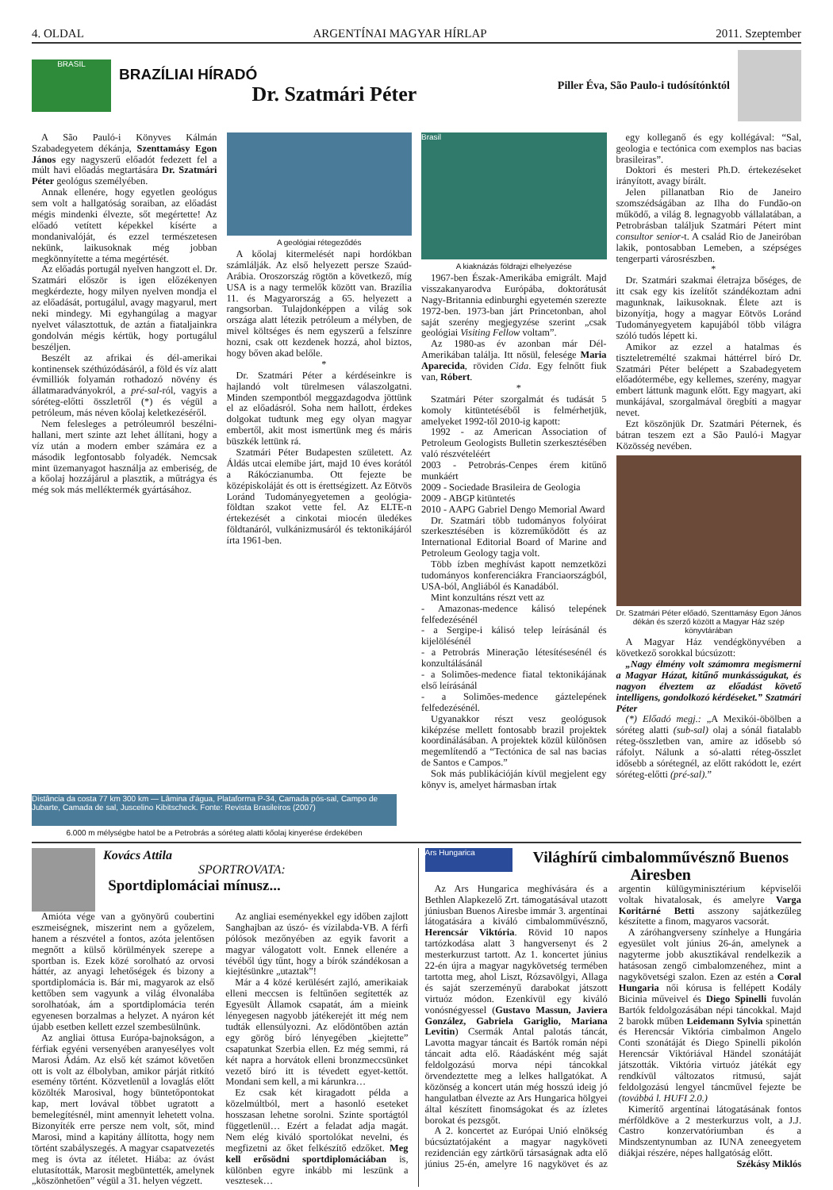4. OLDAL ARGENTÍNAI MAGYAR HÍRLAP 2011. Szeptember
BRASIL
BRAZÍLIAI HÍRADÓ
Dr. Szatmári Péter
Piller Éva, São Paulo-i tudósítónktól
A São Pauló-i Könyves Kálmán Szabadegyetem dékánja, Szenttamásy Egon János egy nagyszerű előadót fedezett fel a múlt havi előadás megtartására Dr. Szatmári Péter geológus személyében.
Annak ellenére, hogy egyetlen geológus sem volt a hallgatóság soraiban, az előadást mégis mindenki élvezte, sőt megértette! Az előadó vetített képekkel kísérte a mondanivalóját, és ezzel természetesen nekünk, laikusoknak még jobban megkönnyítette a téma megértését.
Az előadás portugál nyelven hangzott el. Dr. Szatmári először is igen előzékenyen megkérdezte, hogy milyen nyelven mondja el az előadását, portugálul, avagy magyarul, mert neki mindegy. Mi egyhangúlag a magyar nyelvet választottuk, de aztán a fiataljainkra gondolván mégis kértük, hogy portugálul beszéljen.
Beszélt az afrikai és dél-amerikai kontinensek széthúzódásáról, a föld és víz alatt évmilliók folyamán rothadozó növény és állatmaradványokról, a pré-sal-ról, vagyis a sóréteg-előtti összletről (*) és végül a petróleum, más néven kőolaj keletkezéséről.
Nem felesleges a petróleumról beszélni-hallani, mert szinte azt lehet állítani, hogy a víz után a modern ember számára ez a második legfontosabb folyadék. Nemcsak mint üzemanyagot használja az emberiség, de a kőolaj hozzájárul a plasztik, a műtrágya és még sok más melléktermék gyártásához.
A geológiai rétegeződés
A kőolaj kitermelését napi hordókban számlálják. Az első helyezett persze Szaúd-Arábia. Oroszország rögtön a következő, míg USA is a nagy termelők között van. Brazília 11. és Magyarország a 65. helyezett a rangsorban. Tulajdonképpen a világ sok országa alatt létezik petróleum a mélyben, de mivel költséges és nem egyszerű a felszínre hozni, csak ott kezdenek hozzá, ahol biztos, hogy bőven akad belőle.
*
Dr. Szatmári Péter a kérdéseinkre is hajlandó volt türelmesen válaszolgatni. Minden szempontból meggazdagodva jöttünk el az előadásról. Soha nem hallott, érdekes dolgokat tudtunk meg egy olyan magyar embertől, akit most ismertünk meg és máris büszkék lettünk rá.
Szatmári Péter Budapesten született. Az Áldás utcai elemibe járt, majd 10 éves korától a Rákóczianumba. Ott fejezte be középiskoláját és ott is érettségizett. Az Eötvös Loránd Tudományegyetemen a geológia-földtan szakot vette fel. Az ELTE-n értekezését a cinkotai miocén üledékes földtanáról, vulkánizmusáról és tektonikájáról írta 1961-ben.
Brasil
A kiaknázás földrajzi elhelyezése
1967-ben Észak-Amerikába emigrált. Majd visszakanyarodva Európába, doktorátusát Nagy-Britannia edinburghi egyetemén szerezte 1972-ben. 1973-ban járt Princetonban, ahol saját szerény megjegyzése szerint „csak geológiai Visiting Fellow voltam”.
Az 1980-as év azonban már Dél-Amerikában találja. Itt nősül, felesége Maria Aparecida, röviden Cida. Egy felnőtt fiuk van, Róbert.
*
Szatmári Péter szorgalmát és tudását 5 komoly kitüntetéséből is felmérhetjük, amelyeket 1992-től 2010-ig kapott:
1992 - az American Association of Petroleum Geologists Bulletin szerkesztésében való részvételéért
2003 - Petrobrás-Cenpes érem kitűnő munkáért
2009 - Sociedade Brasileira de Geologia
2009 - ABGP kitüntetés
2010 - AAPG Gabriel Dengo Memorial Award
Dr. Szatmári több tudományos folyóirat szerkesztésében is közreműködött és az International Editorial Board of Marine and Petroleum Geology tagja volt.
Több ízben meghívást kapott nemzetközi tudományos konferenciákra Franciaországból, USA-ból, Angliából és Kanadából.
Mint konzultáns részt vett az
- Amazonas-medence kálisó telepének felfedezésénél
- a Sergipe-i kálisó telep leírásánál és kijelölésénél
- a Petrobrás Mineração létesítésesénél és konzultálásánál
- a Solimões-medence fiatal tektonikájának első leírásánál
- a Solimões-medence gáztelepének felfedezésénél.
Ugyanakkor részt vesz geológusok kiképzése mellett fontosabb brazil projektek koordinálásában. A projektek közül különösen megemlítendő a “Tectónica de sal nas bacias de Santos e Campos.”
Sok más publikációján kívül megjelent egy könyv is, amelyet hármasban írtak
egy kolleganő és egy kollégával: “Sal, geologia e tectónica com exemplos nas bacias brasileiras”.
Doktori és mesteri Ph.D. értekezéseket irányított, avagy bírált.
Jelen pillanatban Rio de Janeiro szomszédságában az Ilha do Fundão-on működő, a világ 8. legnagyobb vállalatában, a Petrobrásban találjuk Szatmári Pétert mint consultor senior-t. A család Rio de Janeiróban lakik, pontosabban Lemeben, a szépséges tengerparti városrészben.
*
Dr. Szatmári szakmai életrajza bőséges, de itt csak egy kis ízelítőt szándékoztam adni magunknak, laikusoknak. Élete azt is bizonyítja, hogy a magyar Eötvös Loránd Tudományegyetem kapujából több világra szóló tudós lépett ki.
Amikor az ezzel a hatalmas és tiszteletremélté szakmai háttérrel bíró Dr. Szatmári Péter belépett a Szabadegyetem előadótermébe, egy kellemes, szerény, magyar embert láttunk magunk előtt. Egy magyart, aki munkájával, szorgalmával öregbíti a magyar nevet.
Ezt köszönjük Dr. Szatmári Péternek, és bátran teszem ezt a São Pauló-i Magyar Közösség nevében.
Dr. Szatmári Péter előadó, Szenttamásy Egon János dékán és szerző között a Magyar Ház szép könyvtárában
A Magyar Ház vendégkönyvében a következő sorokkal búcsúzott:
„Nagy élmény volt számomra megismerni a Magyar Házat, kitűnő munkásságukat, és nagyon élveztem az előadást követő intelligens, gondolkozó kérdéseket.” Szatmári Péter
(*) Előadó megj.: „A Mexikói-öbölben a sóréteg alatti (sub-sal) olaj a sónál fiatalabb réteg-összletben van, amire az idősebb só ráfolyt. Nálunk a só-alatti réteg-összlet idősebb a sórétegnél, az előtt rakódott le, ezért sóréteg-előtti (pré-sal).”
Distância da costa 77 km 300 km — Lâmina d'água, Plataforma P-34, Camada pós-sal, Campo de Jubarte, Camada de sal, Juscelino Kibitscheck. Fonte: Revista Brasileiros (2007)
6.000 m mélységbe hatol be a Petrobrás a sóréteg alatti kőolaj kinyerése érdekében
Kovács Attila
SPORTROVATA:
Sportdiplomáciai mínusz...
Amióta vége van a gyönyörű coubertini eszmeiségnek, miszerint nem a győzelem, hanem a részvétel a fontos, azóta jelentősen megnőtt a külső körülmények szerepe a sportban is. Ezek közé sorolható az orvosi háttér, az anyagi lehetőségek és bizony a sportdiplomácia is. Bár mi, magyarok az első kettőben sem vagyunk a világ élvonalába sorolhatóak, ám a sportdiplomácia terén egyenesen borzalmas a helyzet. A nyáron két újabb esetben kellett ezzel szembesülnünk.
Az angliai öttusa Európa-bajnokságon, a férfiak egyéni versenyében aranyesélyes volt Marosi Ádám. Az első két számot követően ott is volt az élbolyban, amikor párját ritkító esemény történt. Közvetlenül a lovaglás előtt közölték Marosival, hogy büntetőpontokat kap, mert lovával többet ugratott a bemelegítésnél, mint amennyit lehetett volna. Bizonyíték erre persze nem volt, sőt, mind Marosi, mind a kapitány állította, hogy nem történt szabályszegés. A magyar csapatvezetés meg is óvta az ítéletet. Hiába: az óvást elutasították, Marosit megbüntették, amelynek „köszönhetően” végül a 31. helyen végzett.
Az angliai eseményekkel egy időben zajlott Sanghajban az úszó- és vízilabda-VB. A férfi pólósok mezőnyében az egyik favorit a magyar válogatott volt. Ennek ellenére a tévéből úgy tűnt, hogy a bírók szándékosan a kiejtésünkre „utaztak”!
Már a 4 közé kerülésért zajló, amerikaiak elleni meccsen is feltűnően segítették az Egyesült Államok csapatát, ám a mieink lényegesen nagyobb játékerejét itt még nem tudták ellensúlyozni. Az elődöntőben aztán egy görög bíró lényegében „kiejtette” csapatunkat Szerbia ellen. Ez még semmi, rá két napra a horvátok elleni bronzmeccsünket vezető bíró itt is tévedett egyet-kettőt. Mondani sem kell, a mi kárunkra…
Ez csak két kiragadott példa a közelmúltból, mert a hasonló eseteket hosszasan lehetne sorolni. Szinte sportágtól függetlenül… Ezért a feladat adja magát. Nem elég kiváló sportolókat nevelni, és megfizetni az őket felkészítő edzőket. Meg kell erősödni sportdiplomáciában is, különben egyre inkább mi leszünk a vesztesek…
Ars Hungarica
Világhírű cimbalomművésznő Buenos Airesben
Az Ars Hungarica meghívására és a Bethlen Alapkezelő Zrt. támogatásával utazott júniusban Buenos Airesbe immár 3. argentínai látogatására a kiváló cimbalomművésznő, Herencsár Viktória. Rövid 10 napos tartózkodása alatt 3 hangversenyt és 2 mesterkurzust tartott. Az 1. koncertet június 22-én újra a magyar nagykövetség termében tartotta meg, ahol Liszt, Rózsavölgyi, Allaga és saját szerzeményű darabokat játszott virtuóz módon. Ezenkívül egy kiváló vonósnégyessel (Gustavo Massun, Javiera González, Gabriela Gariglio, Mariana Levitin) Csermák Antal palotás táncát, Lavotta magyar táncait és Bartók román népi táncait adta elő. Ráadásként még saját feldolgozású morva népi táncokkal örvendeztette meg a lelkes hallgatókat. A közönség a koncert után még hosszú ideig jó hangulatban élvezte az Ars Hungarica hölgyei által készített finomságokat és az ízletes borokat és pezsgőt.
A 2. koncertet az Európai Unió elnökség búcsúztatójaként a magyar nagyköveti rezidencián egy zártkörű társaságnak adta elő június 25-én, amelyre 16 nagykövet és az argentin külügyminisztérium képviselői voltak hivatalosak, és amelyre Varga Koritárné Betti asszony sajátkezűleg készítette a finom, magyaros vacsorát.
A záróhangverseny színhelye a Hungária egyesület volt június 26-án, amelynek a nagyterme jobb akusztikával rendelkezik a hatásosan zengő cimbalomzenéhez, mint a nagykövetségi szalon. Ezen az estén a Coral Hungaria női kórusa is fellépett Kodály Bicinia műveivel és Diego Spinelli fuvolán Bartók feldolgozásában népi táncokkal. Majd 2 barokk műben Leidemann Sylvia spinettán és Herencsár Viktória cimbalmon Angelo Conti szonátáját és Diego Spinelli pikolón Herencsár Viktóriával Händel szonátáját játszották. Viktória virtuóz játékát egy rendkívül változatos ritmusú, saját feldolgozású lengyel táncművel fejezte be (továbbá l. HUFI 2.0.)
Kimerítő argentínai látogatásának fontos mérföldköve a 2 mesterkurzus volt, a J.J. Castro konzervatóriumban és a Mindszentynumban az IUNA zeneegyetem diákjai részére, népes hallgatóság előtt.
Székásy Miklós